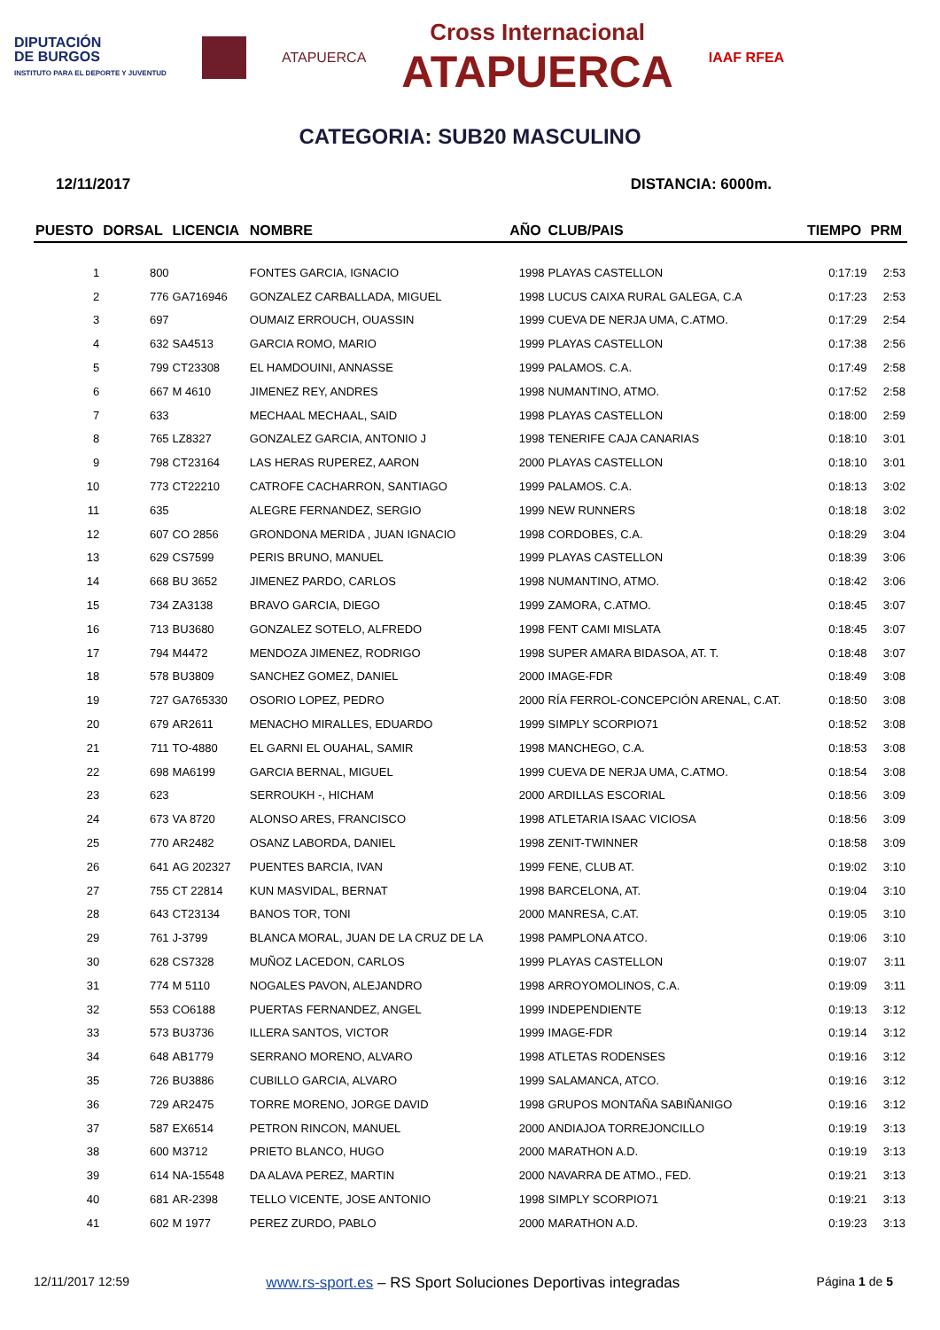DIPUTACIÓN
DE BURGOS
INSTITUTO PARA EL DEPORTE Y JUVENTUD
ATAPUERCA
Cross Internacional
ATAPUERCA
IAAF RFEA
CATEGORIA: SUB20 MASCULINO
12/11/2017 DISTANCIA: 6000m.
| PUESTO | DORSAL | LICENCIA | NOMBRE | AÑO | CLUB/PAIS | TIEMPO | PRM |
| --- | --- | --- | --- | --- | --- | --- | --- |
| 1 | 800 | | FONTES GARCIA, IGNACIO | 1998 | PLAYAS CASTELLON | 0:17:19 | 2:53 |
| 2 | 776 | GA716946 | GONZALEZ CARBALLADA, MIGUEL | 1998 | LUCUS CAIXA RURAL GALEGA, C.A | 0:17:23 | 2:53 |
| 3 | 697 | | OUMAIZ ERROUCH, OUASSIN | 1999 | CUEVA DE NERJA UMA, C.ATMO. | 0:17:29 | 2:54 |
| 4 | 632 | SA4513 | GARCIA ROMO, MARIO | 1999 | PLAYAS CASTELLON | 0:17:38 | 2:56 |
| 5 | 799 | CT23308 | EL HAMDOUINI, ANNASSE | 1999 | PALAMOS. C.A. | 0:17:49 | 2:58 |
| 6 | 667 | M 4610 | JIMENEZ REY, ANDRES | 1998 | NUMANTINO, ATMO. | 0:17:52 | 2:58 |
| 7 | 633 | | MECHAAL MECHAAL, SAID | 1998 | PLAYAS CASTELLON | 0:18:00 | 2:59 |
| 8 | 765 | LZ8327 | GONZALEZ GARCIA, ANTONIO J | 1998 | TENERIFE CAJA CANARIAS | 0:18:10 | 3:01 |
| 9 | 798 | CT23164 | LAS HERAS RUPEREZ, AARON | 2000 | PLAYAS CASTELLON | 0:18:10 | 3:01 |
| 10 | 773 | CT22210 | CATROFE CACHARRON, SANTIAGO | 1999 | PALAMOS. C.A. | 0:18:13 | 3:02 |
| 11 | 635 | | ALEGRE FERNANDEZ, SERGIO | 1999 | NEW RUNNERS | 0:18:18 | 3:02 |
| 12 | 607 | CO 2856 | GRONDONA MERIDA , JUAN IGNACIO | 1998 | CORDOBES, C.A. | 0:18:29 | 3:04 |
| 13 | 629 | CS7599 | PERIS BRUNO, MANUEL | 1999 | PLAYAS CASTELLON | 0:18:39 | 3:06 |
| 14 | 668 | BU 3652 | JIMENEZ PARDO, CARLOS | 1998 | NUMANTINO, ATMO. | 0:18:42 | 3:06 |
| 15 | 734 | ZA3138 | BRAVO GARCIA, DIEGO | 1999 | ZAMORA, C.ATMO. | 0:18:45 | 3:07 |
| 16 | 713 | BU3680 | GONZALEZ SOTELO, ALFREDO | 1998 | FENT CAMI MISLATA | 0:18:45 | 3:07 |
| 17 | 794 | M4472 | MENDOZA JIMENEZ, RODRIGO | 1998 | SUPER AMARA BIDASOA, AT. T. | 0:18:48 | 3:07 |
| 18 | 578 | BU3809 | SANCHEZ GOMEZ, DANIEL | 2000 | IMAGE-FDR | 0:18:49 | 3:08 |
| 19 | 727 | GA765330 | OSORIO LOPEZ, PEDRO | 2000 | RÍA FERROL-CONCEPCIÓN ARENAL, C.AT. | 0:18:50 | 3:08 |
| 20 | 679 | AR2611 | MENACHO MIRALLES, EDUARDO | 1999 | SIMPLY SCORPIO71 | 0:18:52 | 3:08 |
| 21 | 711 | TO-4880 | EL GARNI EL OUAHAL, SAMIR | 1998 | MANCHEGO, C.A. | 0:18:53 | 3:08 |
| 22 | 698 | MA6199 | GARCIA BERNAL, MIGUEL | 1999 | CUEVA DE NERJA UMA, C.ATMO. | 0:18:54 | 3:08 |
| 23 | 623 | | SERROUKH -, HICHAM | 2000 | ARDILLAS ESCORIAL | 0:18:56 | 3:09 |
| 24 | 673 | VA 8720 | ALONSO ARES, FRANCISCO | 1998 | ATLETARIA ISAAC VICIOSA | 0:18:56 | 3:09 |
| 25 | 770 | AR2482 | OSANZ LABORDA, DANIEL | 1998 | ZENIT-TWINNER | 0:18:58 | 3:09 |
| 26 | 641 | AG 202327 | PUENTES BARCIA, IVAN | 1999 | FENE, CLUB AT. | 0:19:02 | 3:10 |
| 27 | 755 | CT 22814 | KUN MASVIDAL, BERNAT | 1998 | BARCELONA, AT. | 0:19:04 | 3:10 |
| 28 | 643 | CT23134 | BANOS TOR, TONI | 2000 | MANRESA, C.AT. | 0:19:05 | 3:10 |
| 29 | 761 | J-3799 | BLANCA MORAL, JUAN DE LA CRUZ DE LA | 1998 | PAMPLONA ATCO. | 0:19:06 | 3:10 |
| 30 | 628 | CS7328 | MUÑOZ LACEDON, CARLOS | 1999 | PLAYAS CASTELLON | 0:19:07 | 3:11 |
| 31 | 774 | M 5110 | NOGALES PAVON, ALEJANDRO | 1998 | ARROYOMOLINOS, C.A. | 0:19:09 | 3:11 |
| 32 | 553 | CO6188 | PUERTAS FERNANDEZ, ANGEL | 1999 | INDEPENDIENTE | 0:19:13 | 3:12 |
| 33 | 573 | BU3736 | ILLERA SANTOS, VICTOR | 1999 | IMAGE-FDR | 0:19:14 | 3:12 |
| 34 | 648 | AB1779 | SERRANO MORENO, ALVARO | 1998 | ATLETAS RODENSES | 0:19:16 | 3:12 |
| 35 | 726 | BU3886 | CUBILLO GARCIA, ALVARO | 1999 | SALAMANCA, ATCO. | 0:19:16 | 3:12 |
| 36 | 729 | AR2475 | TORRE MORENO, JORGE DAVID | 1998 | GRUPOS MONTAÑA SABIÑANIGO | 0:19:16 | 3:12 |
| 37 | 587 | EX6514 | PETRON RINCON, MANUEL | 2000 | ANDIAJOA TORREJONCILLO | 0:19:19 | 3:13 |
| 38 | 600 | M3712 | PRIETO BLANCO, HUGO | 2000 | MARATHON A.D. | 0:19:19 | 3:13 |
| 39 | 614 | NA-15548 | DA ALAVA PEREZ, MARTIN | 2000 | NAVARRA DE ATMO., FED. | 0:19:21 | 3:13 |
| 40 | 681 | AR-2398 | TELLO VICENTE, JOSE ANTONIO | 1998 | SIMPLY SCORPIO71 | 0:19:21 | 3:13 |
| 41 | 602 | M 1977 | PEREZ ZURDO, PABLO | 2000 | MARATHON A.D. | 0:19:23 | 3:13 |
12/11/2017 12:59 www.rs-sport.es – RS Sport Soluciones Deportivas integradas Página 1 de 5